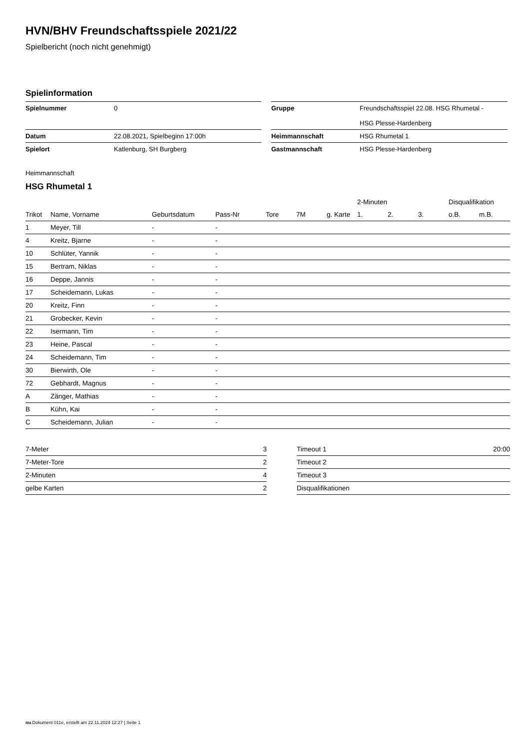HVN/BHV Freundschaftsspiele 2021/22
Spielbericht (noch nicht genehmigt)
Spielinformation
| Spielnummer | 0 | | Gruppe | Freundschaftsspiel 22.08. HSG Rhumetal - HSG Plesse-Hardenberg |
| Datum | 22.08.2021, Spielbeginn 17:00h | | Heimmannschaft | HSG Rhumetal 1 |
| Spielort | Katlenburg, SH Burgberg | | Gastmannschaft | HSG Plesse-Hardenberg |
Heimmannschaft
HSG Rhumetal 1
| | | | | | | | 2-Minuten | | | Disqualifikation | |
| --- | --- | --- | --- | --- | --- | --- | --- | --- | --- | --- | --- |
| Trikot | Name, Vorname | Geburtsdatum | Pass-Nr | Tore | 7M | g. Karte | 1. | 2. | 3. | o.B. | m.B. |
| 1 | Meyer, Till | - | - | | | | | | | | |
| 4 | Kreitz, Bjarne | - | - | | | | | | | | |
| 10 | Schlüter, Yannik | - | - | | | | | | | | |
| 15 | Bertram, Niklas | - | - | | | | | | | | |
| 16 | Deppe, Jannis | - | - | | | | | | | | |
| 17 | Scheidemann, Lukas | - | - | | | | | | | | |
| 20 | Kreitz, Finn | - | - | | | | | | | | |
| 21 | Grobecker, Kevin | - | - | | | | | | | | |
| 22 | Isermann, Tim | - | - | | | | | | | | |
| 23 | Heine, Pascal | - | - | | | | | | | | |
| 24 | Scheidemann, Tim | - | - | | | | | | | | |
| 30 | Bierwirth, Ole | - | - | | | | | | | | |
| 72 | Gebhardt, Magnus | - | - | | | | | | | | |
| A | Zänger, Mathias | - | - | | | | | | | | |
| B | Kühn, Kai | - | - | | | | | | | | |
| C | Scheidemann, Julian | - | - | | | | | | | | |
| 7-Meter | 3 |
| 7-Meter-Tore | 2 |
| 2-Minuten | 4 |
| gelbe Karten | 2 |
| Timeout 1 | 20:00 |
| Timeout 2 | |
| Timeout 3 | |
| Disqualifikationen | |
nu.Dokument 011e, erstellt am 22.11.2024 12:27 | Seite 1